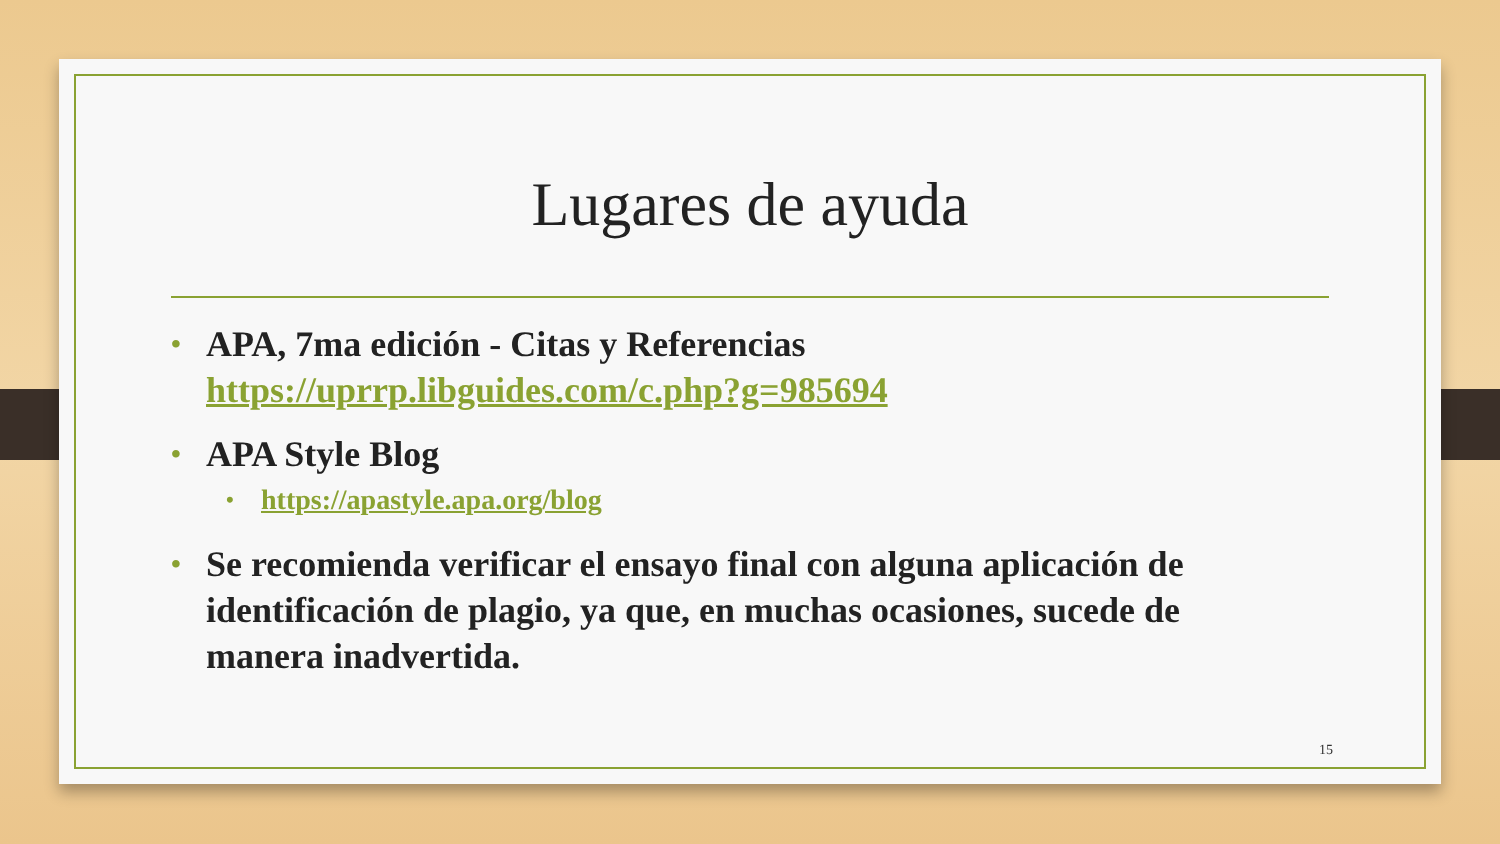Lugares de ayuda
• APA, 7ma edición - Citas y Referencias https://uprrp.libguides.com/c.php?g=985694
• APA Style Blog
• https://apastyle.apa.org/blog
• Se recomienda verificar el ensayo final con alguna aplicación de identificación de plagio, ya que, en muchas ocasiones, sucede de manera inadvertida.
15